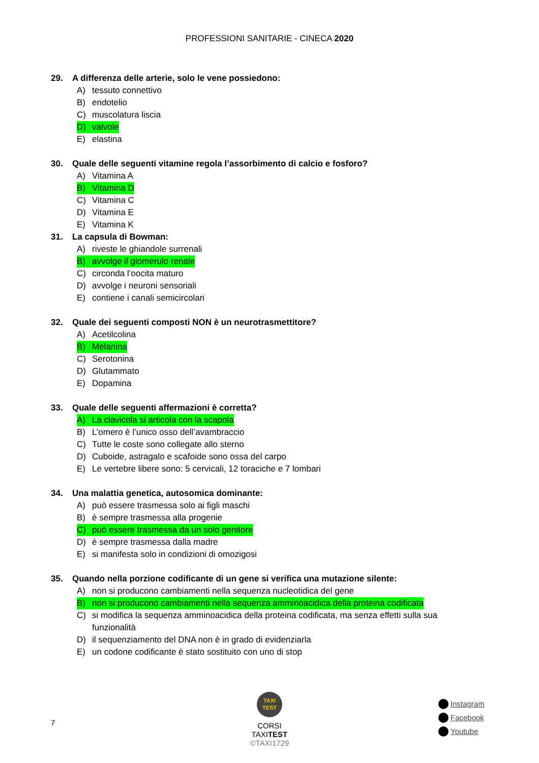PROFESSIONI SANITARIE - CINECA 2020
29. A differenza delle arterie, solo le vene possiedono:
A) tessuto connettivo
B) endotelio
C) muscolatura liscia
D) valvole
E) elastina
30. Quale delle seguenti vitamine regola l’assorbimento di calcio e fosforo?
A) Vitamina A
B) Vitamina D
C) Vitamina C
D) Vitamina E
E) Vitamina K
31. La capsula di Bowman:
A) riveste le ghiandole surrenali
B) avvolge il glomerulo renale
C) circonda l’oocita maturo
D) avvolge i neuroni sensoriali
E) contiene i canali semicircolari
32. Quale dei seguenti composti NON è un neurotrasmettitore?
A) Acetilcolina
B) Melanina
C) Serotonina
D) Glutammato
E) Dopamina
33. Quale delle seguenti affermazioni è corretta?
A) La clavicola si articola con la scapola
B) L’omero è l’unico osso dell’avambraccio
C) Tutte le coste sono collegate allo sterno
D) Cuboide, astragalo e scafoide sono ossa del carpo
E) Le vertebre libere sono: 5 cervicali, 12 toraciche e 7 lombari
34. Una malattia genetica, autosomica dominante:
A) può essere trasmessa solo ai figli maschi
B) è sempre trasmessa alla progenie
C) può essere trasmessa da un solo genitore
D) è sempre trasmessa dalla madre
E) si manifesta solo in condizioni di omozigosi
35. Quando nella porzione codificante di un gene si verifica una mutazione silente:
A) non si producono cambiamenti nella sequenza nucleotidica del gene
B) non si producono cambiamenti nella sequenza amminoacidica della proteina codificata
C) si modifica la sequenza amminoacidica della proteina codificata, ma senza effetti sulla sua funzionalità
D) il sequenziamento del DNA non è in grado di evidenziarla
E) un codone codificante è stato sostituito con uno di stop
7
TAXI
TEST
CORSI TAXITEST
©TAXI1729
Instagram
Facebook
Youtube